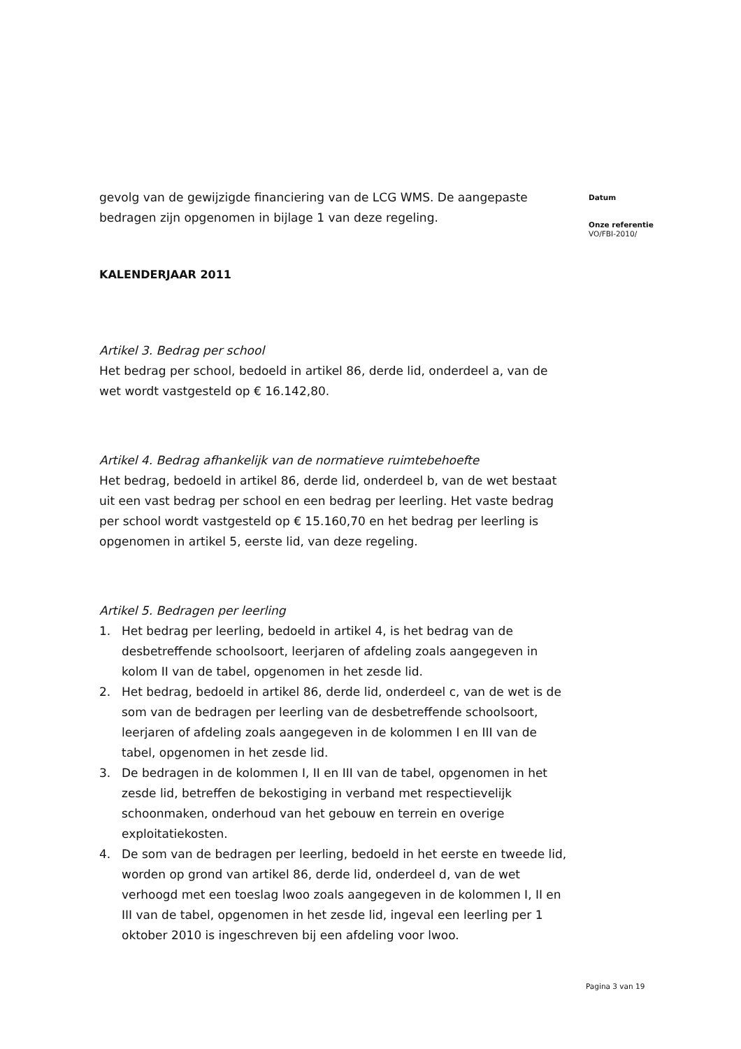gevolg van de gewijzigde financiering van de LCG WMS. De aangepaste bedragen zijn opgenomen in bijlage 1 van deze regeling.
KALENDERJAAR 2011
Artikel 3. Bedrag per school
Het bedrag per school, bedoeld in artikel 86, derde lid, onderdeel a, van de wet wordt vastgesteld op € 16.142,80.
Artikel 4. Bedrag afhankelijk van de normatieve ruimtebehoefte
Het bedrag, bedoeld in artikel 86, derde lid, onderdeel b, van de wet bestaat uit een vast bedrag per school en een bedrag per leerling. Het vaste bedrag per school wordt vastgesteld op € 15.160,70 en het bedrag per leerling is opgenomen in artikel 5, eerste lid, van deze regeling.
Artikel 5. Bedragen per leerling
1. Het bedrag per leerling, bedoeld in artikel 4, is het bedrag van de desbetreffende schoolsoort, leerjaren of afdeling zoals aangegeven in kolom II van de tabel, opgenomen in het zesde lid.
2. Het bedrag, bedoeld in artikel 86, derde lid, onderdeel c, van de wet is de som van de bedragen per leerling van de desbetreffende schoolsoort, leerjaren of afdeling zoals aangegeven in de kolommen I en III van de tabel, opgenomen in het zesde lid.
3. De bedragen in de kolommen I, II en III van de tabel, opgenomen in het zesde lid, betreffen de bekostiging in verband met respectievelijk schoonmaken, onderhoud van het gebouw en terrein en overige exploitatiekosten.
4. De som van de bedragen per leerling, bedoeld in het eerste en tweede lid, worden op grond van artikel 86, derde lid, onderdeel d, van de wet verhoogd met een toeslag lwoo zoals aangegeven in de kolommen I, II en III van de tabel, opgenomen in het zesde lid, ingeval een leerling per 1 oktober 2010 is ingeschreven bij een afdeling voor lwoo.
Datum
Onze referentie
VO/FBI-2010/
Pagina 3 van 19